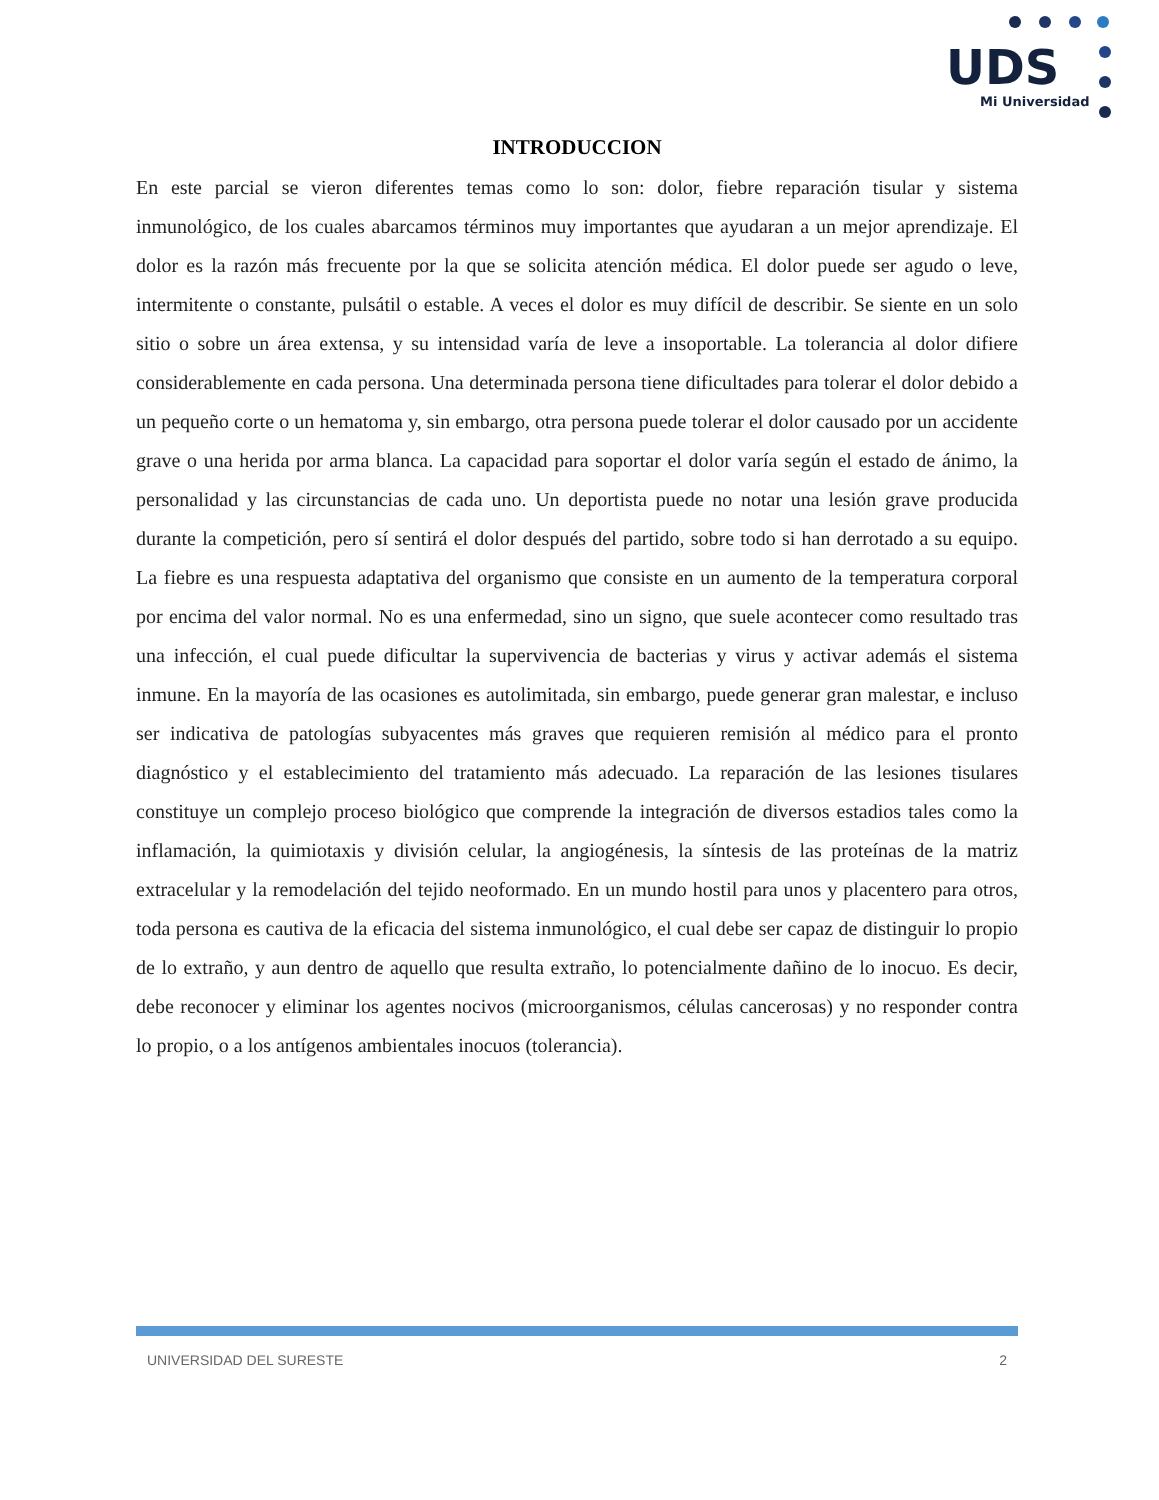UDS
Mi Universidad
INTRODUCCION
En este parcial se vieron diferentes temas como lo son: dolor, fiebre reparación tisular y sistema inmunológico, de los cuales abarcamos términos muy importantes que ayudaran a un mejor aprendizaje. El dolor es la razón más frecuente por la que se solicita atención médica. El dolor puede ser agudo o leve, intermitente o constante, pulsátil o estable. A veces el dolor es muy difícil de describir. Se siente en un solo sitio o sobre un área extensa, y su intensidad varía de leve a insoportable. La tolerancia al dolor difiere considerablemente en cada persona. Una determinada persona tiene dificultades para tolerar el dolor debido a un pequeño corte o un hematoma y, sin embargo, otra persona puede tolerar el dolor causado por un accidente grave o una herida por arma blanca. La capacidad para soportar el dolor varía según el estado de ánimo, la personalidad y las circunstancias de cada uno. Un deportista puede no notar una lesión grave producida durante la competición, pero sí sentirá el dolor después del partido, sobre todo si han derrotado a su equipo. La fiebre es una respuesta adaptativa del organismo que consiste en un aumento de la temperatura corporal por encima del valor normal. No es una enfermedad, sino un signo, que suele acontecer como resultado tras una infección, el cual puede dificultar la supervivencia de bacterias y virus y activar además el sistema inmune. En la mayoría de las ocasiones es autolimitada, sin embargo, puede generar gran malestar, e incluso ser indicativa de patologías subyacentes más graves que requieren remisión al médico para el pronto diagnóstico y el establecimiento del tratamiento más adecuado. La reparación de las lesiones tisulares constituye un complejo proceso biológico que comprende la integración de diversos estadios tales como la inflamación, la quimiotaxis y división celular, la angiogénesis, la síntesis de las proteínas de la matriz extracelular y la remodelación del tejido neoformado. En un mundo hostil para unos y placentero para otros, toda persona es cautiva de la eficacia del sistema inmunológico, el cual debe ser capaz de distinguir lo propio de lo extraño, y aun dentro de aquello que resulta extraño, lo potencialmente dañino de lo inocuo. Es decir, debe reconocer y eliminar los agentes nocivos (microorganismos, células cancerosas) y no responder contra lo propio, o a los antígenos ambientales inocuos (tolerancia).
UNIVERSIDAD DEL SURESTE 2